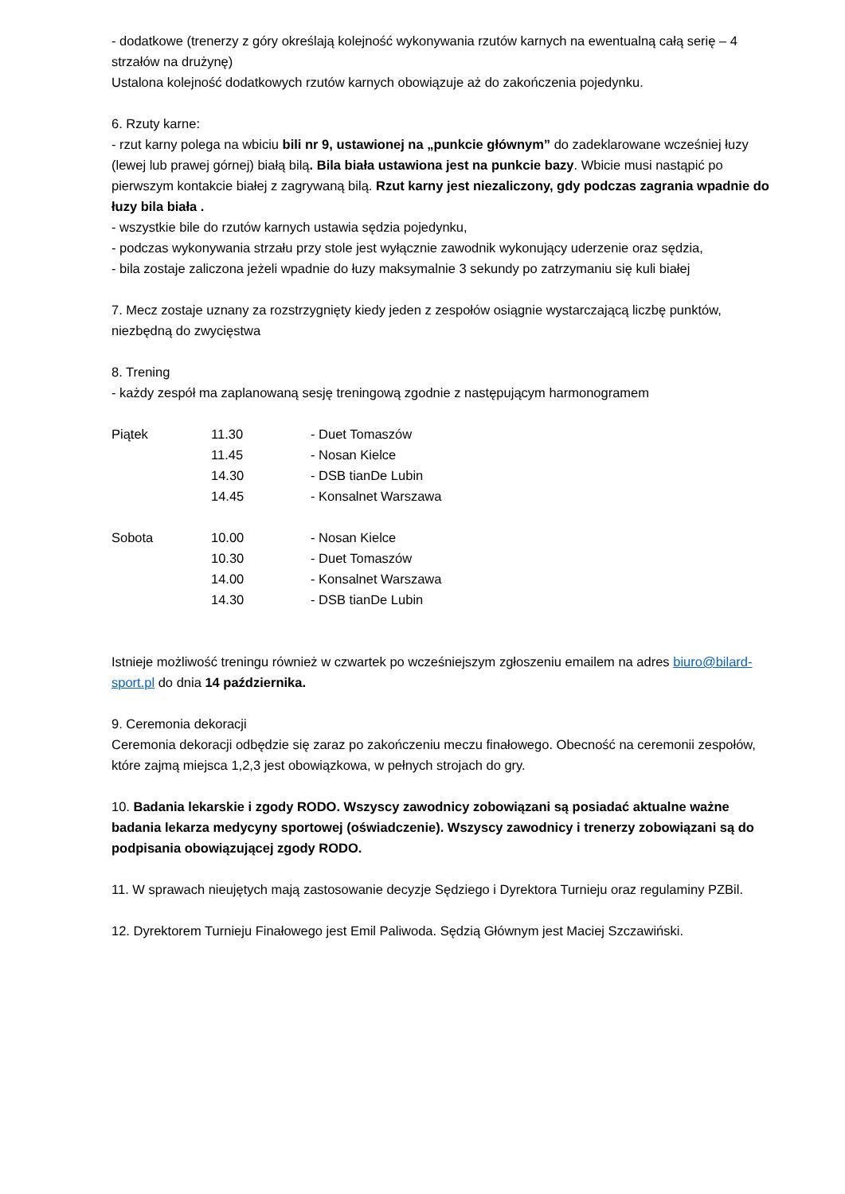- dodatkowe (trenerzy z góry określają kolejność wykonywania rzutów karnych na ewentualną całą serię – 4 strzałów na drużynę)
Ustalona kolejność dodatkowych rzutów karnych obowiązuje aż do zakończenia pojedynku.
6. Rzuty karne:
- rzut karny polega na wbiciu bili nr 9, ustawionej na „punkcie głównym” do zadeklarowane wcześniej łuzy (lewej lub prawej górnej) białą bilą. Bila biała ustawiona jest na punkcie bazy. Wbicie musi nastąpić po pierwszym kontakcie białej z zagrywaną bilą. Rzut karny jest niezaliczony, gdy podczas zagrania wpadnie do łuzy bila biała .
- wszystkie bile do rzutów karnych ustawia sędzia pojedynku,
- podczas wykonywania strzału przy stole jest wyłącznie zawodnik wykonujący uderzenie oraz sędzia,
- bila zostaje zaliczona jeżeli wpadnie do łuzy maksymalnie 3 sekundy po zatrzymaniu się kuli białej
7. Mecz zostaje uznany za rozstrzygnięty kiedy jeden z zespołów osiągnie wystarczającą liczbę punktów, niezbędną do zwycięstwa
8. Trening
- każdy zespół ma zaplanowaną sesję treningową zgodnie z następującym harmonogramem
| Piątek | 11.30 | - Duet Tomaszów |
| | 11.45 | - Nosan Kielce |
| | 14.30 | - DSB tianDe Lubin |
| | 14.45 | - Konsalnet Warszawa |
| Sobota | 10.00 | - Nosan Kielce |
| | 10.30 | - Duet Tomaszów |
| | 14.00 | - Konsalnet Warszawa |
| | 14.30 | - DSB tianDe Lubin |
Istnieje możliwość treningu również w czwartek po wcześniejszym zgłoszeniu emailem na adres biuro@bilard-sport.pl do dnia 14 października.
9. Ceremonia dekoracji
Ceremonia dekoracji odbędzie się zaraz po zakończeniu meczu finałowego. Obecność na ceremonii zespołów, które zajmą miejsca 1,2,3 jest obowiązkowa, w pełnych strojach do gry.
10. Badania lekarskie i zgody RODO. Wszyscy zawodnicy zobowiązani są posiadać aktualne ważne badania lekarza medycyny sportowej (oświadczenie). Wszyscy zawodnicy i trenerzy zobowiązani są do podpisania obowiązującej zgody RODO.
11. W sprawach nieujętych mają zastosowanie decyzje Sędziego i Dyrektora Turnieju oraz regulaminy PZBil.
12. Dyrektorem Turnieju Finałowego jest Emil Paliwoda. Sędzią Głównym jest Maciej Szczawiński.